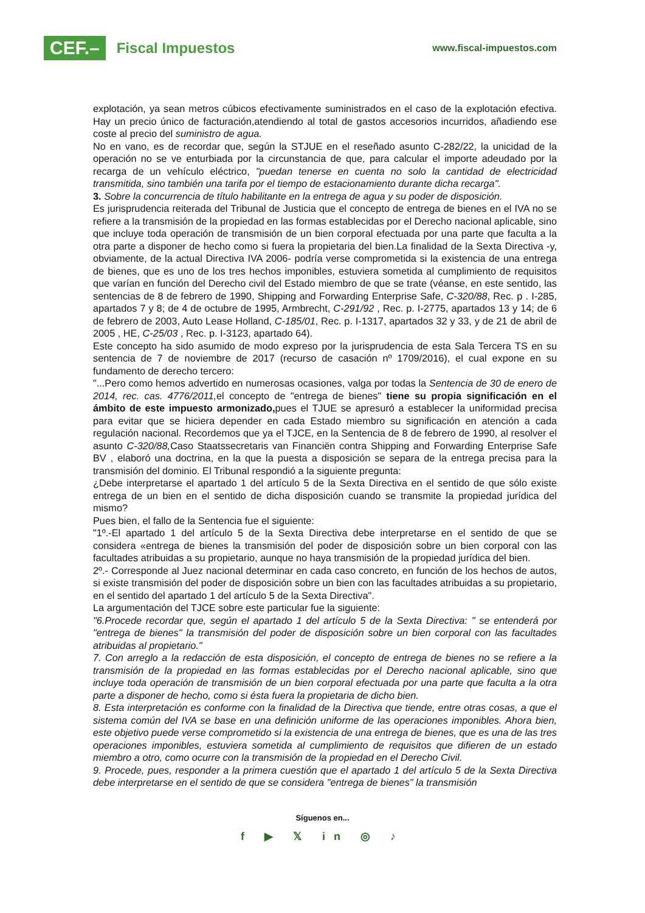CEF.– Fiscal Impuestos
www.fiscal-impuestos.com
explotación, ya sean metros cúbicos efectivamente suministrados en el caso de la explotación efectiva. Hay un precio único de facturación,atendiendo al total de gastos accesorios incurridos, añadiendo ese coste al precio del suministro de agua.
No en vano, es de recordar que, según la STJUE en el reseñado asunto C-282/22, la unicidad de la operación no se ve enturbiada por la circunstancia de que, para calcular el importe adeudado por la recarga de un vehículo eléctrico, "puedan tenerse en cuenta no solo la cantidad de electricidad transmitida, sino también una tarifa por el tiempo de estacionamiento durante dicha recarga".
3. Sobre la concurrencia de título habilitante en la entrega de agua y su poder de disposición.
Es jurisprudencia reiterada del Tribunal de Justicia que el concepto de entrega de bienes en el IVA no se refiere a la transmisión de la propiedad en las formas establecidas por el Derecho nacional aplicable, sino que incluye toda operación de transmisión de un bien corporal efectuada por una parte que faculta a la otra parte a disponer de hecho como si fuera la propietaria del bien.La finalidad de la Sexta Directiva -y, obviamente, de la actual Directiva IVA 2006- podría verse comprometida si la existencia de una entrega de bienes, que es uno de los tres hechos imponibles, estuviera sometida al cumplimiento de requisitos que varían en función del Derecho civil del Estado miembro de que se trate (véanse, en este sentido, las sentencias de 8 de febrero de 1990, Shipping and Forwarding Enterprise Safe, C-320/88, Rec. p . I-285, apartados 7 y 8; de 4 de octubre de 1995, Armbrecht, C-291/92 , Rec. p. I-2775, apartados 13 y 14; de 6 de febrero de 2003, Auto Lease Holland, C-185/01, Rec. p. I-1317, apartados 32 y 33, y de 21 de abril de 2005 , HE, C-25/03 , Rec. p. I-3123, apartado 64).
Este concepto ha sido asumido de modo expreso por la jurisprudencia de esta Sala Tercera TS en su sentencia de 7 de noviembre de 2017 (recurso de casación nº 1709/2016), el cual expone en su fundamento de derecho tercero:
"...Pero como hemos advertido en numerosas ocasiones, valga por todas la Sentencia de 30 de enero de 2014, rec. cas. 4776/2011, el concepto de "entrega de bienes" tiene su propia significación en el ámbito de este impuesto armonizado, pues el TJUE se apresuró a establecer la uniformidad precisa para evitar que se hiciera depender en cada Estado miembro su significación en atención a cada regulación nacional. Recordemos que ya el TJCE, en la Sentencia de 8 de febrero de 1990, al resolver el asunto C-320/88, Caso Staatssecretaris van Financiën contra Shipping and Forwarding Enterprise Safe BV , elaboró una doctrina, en la que la puesta a disposición se separa de la entrega precisa para la transmisión del dominio. El Tribunal respondió a la siguiente pregunta:
¿Debe interpretarse el apartado 1 del artículo 5 de la Sexta Directiva en el sentido de que sólo existe entrega de un bien en el sentido de dicha disposición cuando se transmite la propiedad jurídica del mismo?
Pues bien, el fallo de la Sentencia fue el siguiente:
"1º.-El apartado 1 del artículo 5 de la Sexta Directiva debe interpretarse en el sentido de que se considera «entrega de bienes la transmisión del poder de disposición sobre un bien corporal con las facultades atribuidas a su propietario, aunque no haya transmisión de la propiedad jurídica del bien.
2º.- Corresponde al Juez nacional determinar en cada caso concreto, en función de los hechos de autos, si existe transmisión del poder de disposición sobre un bien con las facultades atribuidas a su propietario, en el sentido del apartado 1 del artículo 5 de la Sexta Directiva".
La argumentación del TJCE sobre este particular fue la siguiente:
"6.Procede recordar que, según el apartado 1 del artículo 5 de la Sexta Directiva: " se entenderá por "entrega de bienes" la transmisión del poder de disposición sobre un bien corporal con las facultades atribuidas al propietario."
7. Con arreglo a la redacción de esta disposición, el concepto de entrega de bienes no se refiere a la transmisión de la propiedad en las formas establecidas por el Derecho nacional aplicable, sino que incluye toda operación de transmisión de un bien corporal efectuada por una parte que faculta a la otra parte a disponer de hecho, como si ésta fuera la propietaria de dicho bien.
8. Esta interpretación es conforme con la finalidad de la Directiva que tiende, entre otras cosas, a que el sistema común del IVA se base en una definición uniforme de las operaciones imponibles. Ahora bien, este objetivo puede verse comprometido si la existencia de una entrega de bienes, que es una de las tres operaciones imponibles, estuviera sometida al cumplimiento de requisitos que difieren de un estado miembro a otro, como ocurre con la transmisión de la propiedad en el Derecho Civil.
9. Procede, pues, responder a la primera cuestión que el apartado 1 del artículo 5 de la Sexta Directiva debe interpretarse en el sentido de que se considera "entrega de bienes" la transmisión
Síguenos en...
f ▶ 𝕏 in ◎ ♪